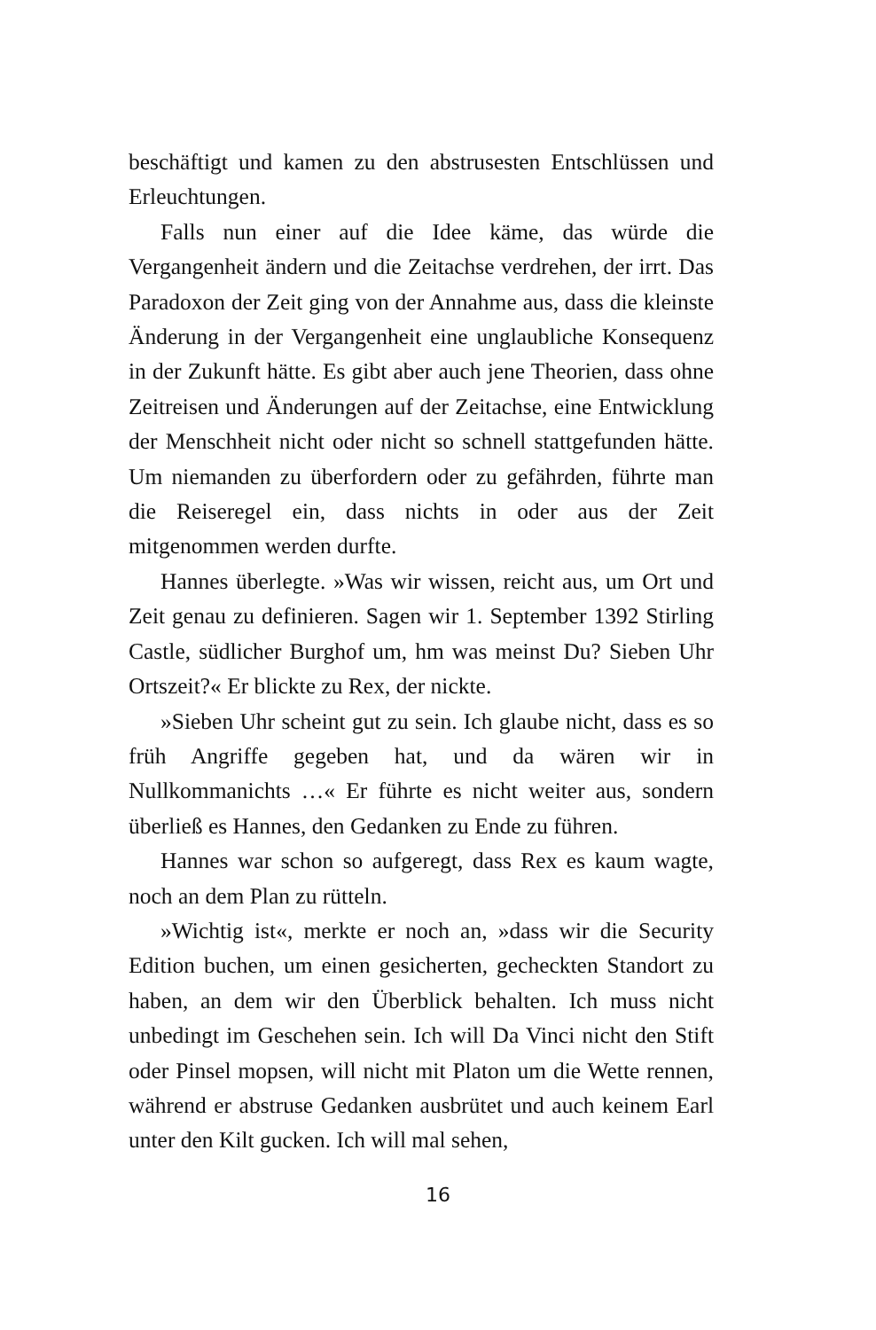beschäftigt und kamen zu den abstrusesten Entschlüssen und Erleuchtungen.
Falls nun einer auf die Idee käme, das würde die Vergangenheit ändern und die Zeitachse verdrehen, der irrt. Das Paradoxon der Zeit ging von der Annahme aus, dass die kleinste Änderung in der Vergangenheit eine unglaubliche Konsequenz in der Zukunft hätte. Es gibt aber auch jene Theorien, dass ohne Zeitreisen und Änderungen auf der Zeitachse, eine Entwicklung der Menschheit nicht oder nicht so schnell stattgefunden hätte. Um niemanden zu überfordern oder zu gefährden, führte man die Reiseregel ein, dass nichts in oder aus der Zeit mitgenommen werden durfte.
Hannes überlegte. »Was wir wissen, reicht aus, um Ort und Zeit genau zu definieren. Sagen wir 1. September 1392 Stirling Castle, südlicher Burghof um, hm was meinst Du? Sieben Uhr Ortszeit?« Er blickte zu Rex, der nickte.
»Sieben Uhr scheint gut zu sein. Ich glaube nicht, dass es so früh Angriffe gegeben hat, und da wären wir in Nullkommanichts …« Er führte es nicht weiter aus, sondern überließ es Hannes, den Gedanken zu Ende zu führen.
Hannes war schon so aufgeregt, dass Rex es kaum wagte, noch an dem Plan zu rütteln.
»Wichtig ist«, merkte er noch an, »dass wir die Security Edition buchen, um einen gesicherten, gecheckten Standort zu haben, an dem wir den Überblick behalten. Ich muss nicht unbedingt im Geschehen sein. Ich will Da Vinci nicht den Stift oder Pinsel mopsen, will nicht mit Platon um die Wette rennen, während er abstruse Gedanken ausbrütet und auch keinem Earl unter den Kilt gucken. Ich will mal sehen,
16